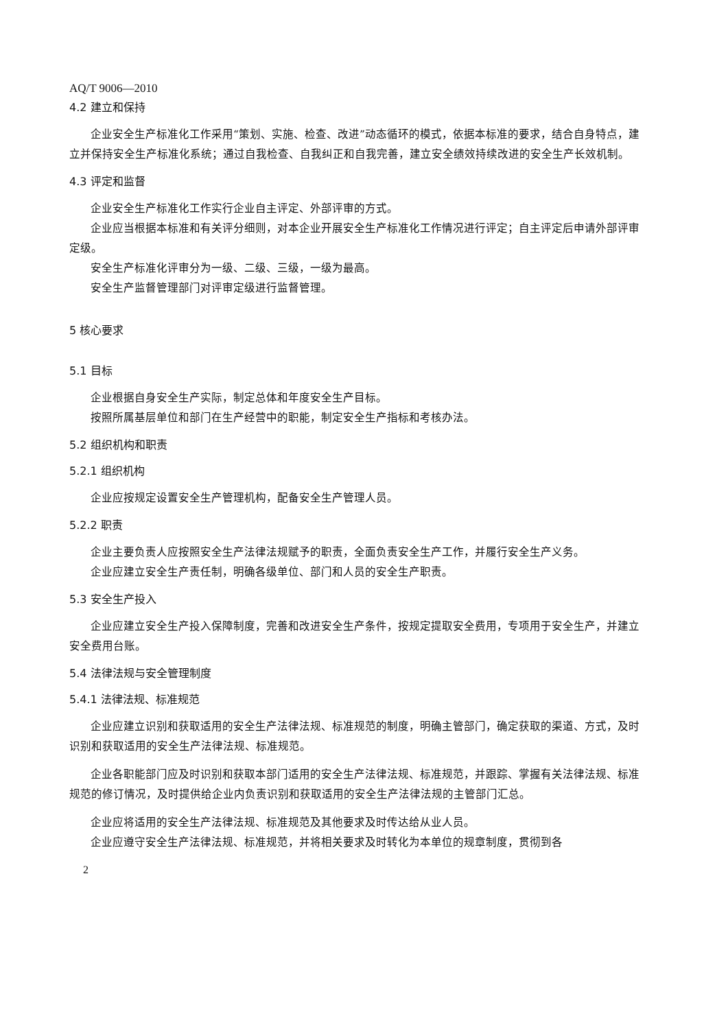AQ/T 9006—2010
4.2 建立和保持
企业安全生产标准化工作采用“策划、实施、检查、改进”动态循环的模式，依据本标准的要求，结合自身特点，建立并保持安全生产标准化系统；通过自我检查、自我纠正和自我完善，建立安全绩效持续改进的安全生产长效机制。
4.3 评定和监督
企业安全生产标准化工作实行企业自主评定、外部评审的方式。
企业应当根据本标准和有关评分细则，对本企业开展安全生产标准化工作情况进行评定；自主评定后申请外部评审定级。
安全生产标准化评审分为一级、二级、三级，一级为最高。
安全生产监督管理部门对评审定级进行监督管理。
5 核心要求
5.1 目标
企业根据自身安全生产实际，制定总体和年度安全生产目标。
按照所属基层单位和部门在生产经营中的职能，制定安全生产指标和考核办法。
5.2 组织机构和职责
5.2.1 组织机构
企业应按规定设置安全生产管理机构，配备安全生产管理人员。
5.2.2 职责
企业主要负责人应按照安全生产法律法规赋予的职责，全面负责安全生产工作，并履行安全生产义务。
企业应建立安全生产责任制，明确各级单位、部门和人员的安全生产职责。
5.3 安全生产投入
企业应建立安全生产投入保障制度，完善和改进安全生产条件，按规定提取安全费用，专项用于安全生产，并建立安全费用台账。
5.4 法律法规与安全管理制度
5.4.1 法律法规、标准规范
企业应建立识别和获取适用的安全生产法律法规、标准规范的制度，明确主管部门，确定获取的渠道、方式，及时识别和获取适用的安全生产法律法规、标准规范。
企业各职能部门应及时识别和获取本部门适用的安全生产法律法规、标准规范，并跟踪、掌握有关法律法规、标准规范的修订情况，及时提供给企业内负责识别和获取适用的安全生产法律法规的主管部门汇总。
企业应将适用的安全生产法律法规、标准规范及其他要求及时传达给从业人员。
企业应遵守安全生产法律法规、标准规范，并将相关要求及时转化为本单位的规章制度，贯彻到各
2